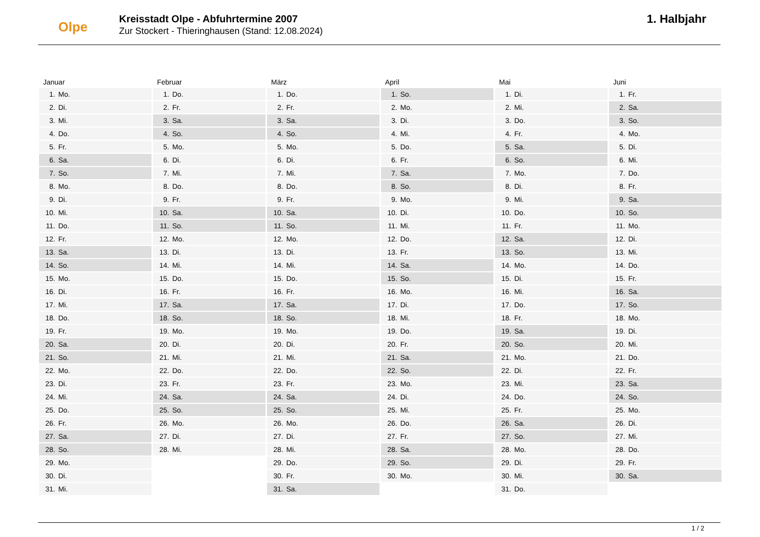Olpe
Kreisstadt Olpe - Abfuhrtermine 2007
Zur Stockert - Thieringhausen (Stand: 12.08.2024)
1. Halbjahr
Januar
| 1. | Mo. |
| 2. | Di. |
| 3. | Mi. |
| 4. | Do. |
| 5. | Fr. |
| 6. | Sa. |
| 7. | So. |
| 8. | Mo. |
| 9. | Di. |
| 10. | Mi. |
| 11. | Do. |
| 12. | Fr. |
| 13. | Sa. |
| 14. | So. |
| 15. | Mo. |
| 16. | Di. |
| 17. | Mi. |
| 18. | Do. |
| 19. | Fr. |
| 20. | Sa. |
| 21. | So. |
| 22. | Mo. |
| 23. | Di. |
| 24. | Mi. |
| 25. | Do. |
| 26. | Fr. |
| 27. | Sa. |
| 28. | So. |
| 29. | Mo. |
| 30. | Di. |
| 31. | Mi. |
Februar
| 1. | Do. |
| 2. | Fr. |
| 3. | Sa. |
| 4. | So. |
| 5. | Mo. |
| 6. | Di. |
| 7. | Mi. |
| 8. | Do. |
| 9. | Fr. |
| 10. | Sa. |
| 11. | So. |
| 12. | Mo. |
| 13. | Di. |
| 14. | Mi. |
| 15. | Do. |
| 16. | Fr. |
| 17. | Sa. |
| 18. | So. |
| 19. | Mo. |
| 20. | Di. |
| 21. | Mi. |
| 22. | Do. |
| 23. | Fr. |
| 24. | Sa. |
| 25. | So. |
| 26. | Mo. |
| 27. | Di. |
| 28. | Mi. |
März
| 1. | Do. |
| 2. | Fr. |
| 3. | Sa. |
| 4. | So. |
| 5. | Mo. |
| 6. | Di. |
| 7. | Mi. |
| 8. | Do. |
| 9. | Fr. |
| 10. | Sa. |
| 11. | So. |
| 12. | Mo. |
| 13. | Di. |
| 14. | Mi. |
| 15. | Do. |
| 16. | Fr. |
| 17. | Sa. |
| 18. | So. |
| 19. | Mo. |
| 20. | Di. |
| 21. | Mi. |
| 22. | Do. |
| 23. | Fr. |
| 24. | Sa. |
| 25. | So. |
| 26. | Mo. |
| 27. | Di. |
| 28. | Mi. |
| 29. | Do. |
| 30. | Fr. |
| 31. | Sa. |
April
| 1. | So. |
| 2. | Mo. |
| 3. | Di. |
| 4. | Mi. |
| 5. | Do. |
| 6. | Fr. |
| 7. | Sa. |
| 8. | So. |
| 9. | Mo. |
| 10. | Di. |
| 11. | Mi. |
| 12. | Do. |
| 13. | Fr. |
| 14. | Sa. |
| 15. | So. |
| 16. | Mo. |
| 17. | Di. |
| 18. | Mi. |
| 19. | Do. |
| 20. | Fr. |
| 21. | Sa. |
| 22. | So. |
| 23. | Mo. |
| 24. | Di. |
| 25. | Mi. |
| 26. | Do. |
| 27. | Fr. |
| 28. | Sa. |
| 29. | So. |
| 30. | Mo. |
Mai
| 1. | Di. |
| 2. | Mi. |
| 3. | Do. |
| 4. | Fr. |
| 5. | Sa. |
| 6. | So. |
| 7. | Mo. |
| 8. | Di. |
| 9. | Mi. |
| 10. | Do. |
| 11. | Fr. |
| 12. | Sa. |
| 13. | So. |
| 14. | Mo. |
| 15. | Di. |
| 16. | Mi. |
| 17. | Do. |
| 18. | Fr. |
| 19. | Sa. |
| 20. | So. |
| 21. | Mo. |
| 22. | Di. |
| 23. | Mi. |
| 24. | Do. |
| 25. | Fr. |
| 26. | Sa. |
| 27. | So. |
| 28. | Mo. |
| 29. | Di. |
| 30. | Mi. |
| 31. | Do. |
Juni
| 1. | Fr. |
| 2. | Sa. |
| 3. | So. |
| 4. | Mo. |
| 5. | Di. |
| 6. | Mi. |
| 7. | Do. |
| 8. | Fr. |
| 9. | Sa. |
| 10. | So. |
| 11. | Mo. |
| 12. | Di. |
| 13. | Mi. |
| 14. | Do. |
| 15. | Fr. |
| 16. | Sa. |
| 17. | So. |
| 18. | Mo. |
| 19. | Di. |
| 20. | Mi. |
| 21. | Do. |
| 22. | Fr. |
| 23. | Sa. |
| 24. | So. |
| 25. | Mo. |
| 26. | Di. |
| 27. | Mi. |
| 28. | Do. |
| 29. | Fr. |
| 30. | Sa. |
1 / 2